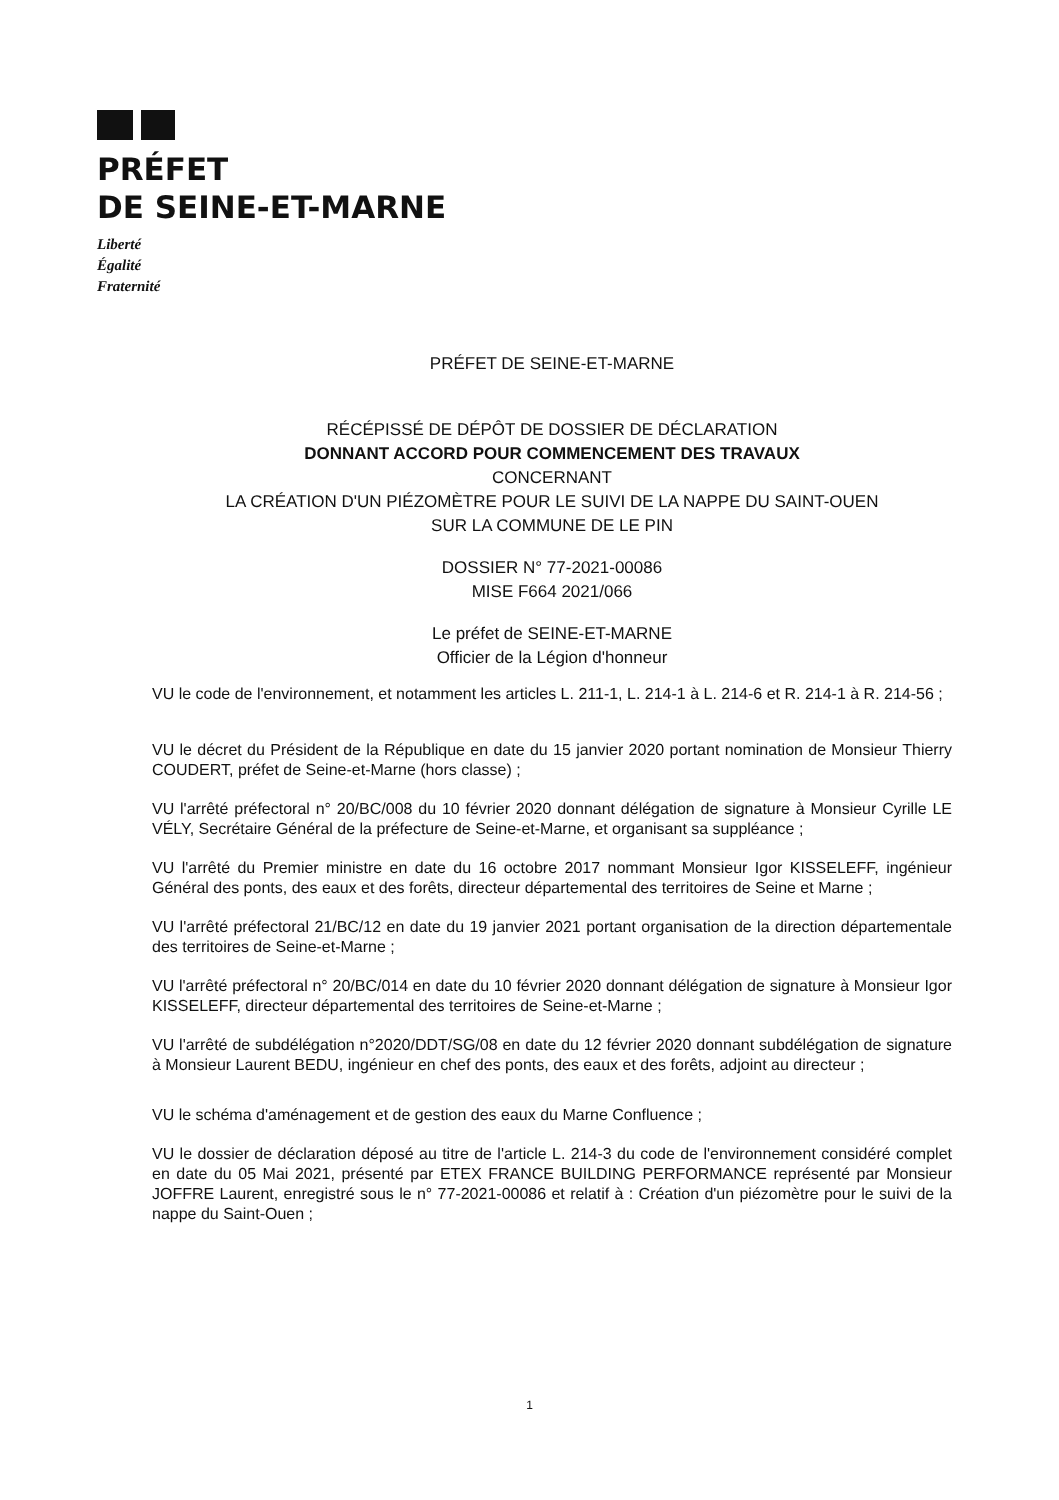PRÉFET
DE SEINE-ET-MARNE
Liberté
Égalité
Fraternité
PRÉFET DE SEINE-ET-MARNE
RÉCÉPISSÉ DE DÉPÔT DE DOSSIER DE DÉCLARATION
DONNANT ACCORD POUR COMMENCEMENT DES TRAVAUX
CONCERNANT
LA CRÉATION D'UN PIÉZOMÈTRE POUR LE SUIVI DE LA NAPPE DU SAINT-OUEN
SUR LA COMMUNE DE LE PIN
DOSSIER N° 77-2021-00086
MISE F664 2021/066
Le préfet de SEINE-ET-MARNE
Officier de la Légion d'honneur
VU le code de l'environnement, et notamment les articles L. 211-1, L. 214-1 à L. 214-6 et R. 214-1 à R. 214-56 ;
VU le décret du Président de la République en date du 15 janvier 2020 portant nomination de Monsieur Thierry COUDERT, préfet de Seine-et-Marne (hors classe) ;
VU l'arrêté préfectoral n° 20/BC/008 du 10 février 2020 donnant délégation de signature à Monsieur Cyrille LE VÉLY, Secrétaire Général de la préfecture de Seine-et-Marne, et organisant sa suppléance ;
VU l'arrêté du Premier ministre en date du 16 octobre 2017 nommant Monsieur Igor KISSELEFF, ingénieur Général des ponts, des eaux et des forêts, directeur départemental des territoires de Seine et Marne ;
VU l'arrêté préfectoral 21/BC/12 en date du 19 janvier 2021 portant organisation de la direction départementale des territoires de Seine-et-Marne ;
VU l'arrêté préfectoral n° 20/BC/014 en date du 10 février 2020 donnant délégation de signature à Monsieur Igor KISSELEFF, directeur départemental des territoires de Seine-et-Marne ;
VU l'arrêté de subdélégation n°2020/DDT/SG/08 en date du 12 février 2020 donnant subdélégation de signature à Monsieur Laurent BEDU, ingénieur en chef des ponts, des eaux et des forêts, adjoint au directeur ;
VU le schéma d'aménagement et de gestion des eaux du Marne Confluence ;
VU le dossier de déclaration déposé au titre de l'article L. 214-3 du code de l'environnement considéré complet en date du 05 Mai 2021, présenté par ETEX FRANCE BUILDING PERFORMANCE représenté par Monsieur JOFFRE Laurent, enregistré sous le n° 77-2021-00086 et relatif à : Création d'un piézomètre pour le suivi de la nappe du Saint-Ouen ;
1